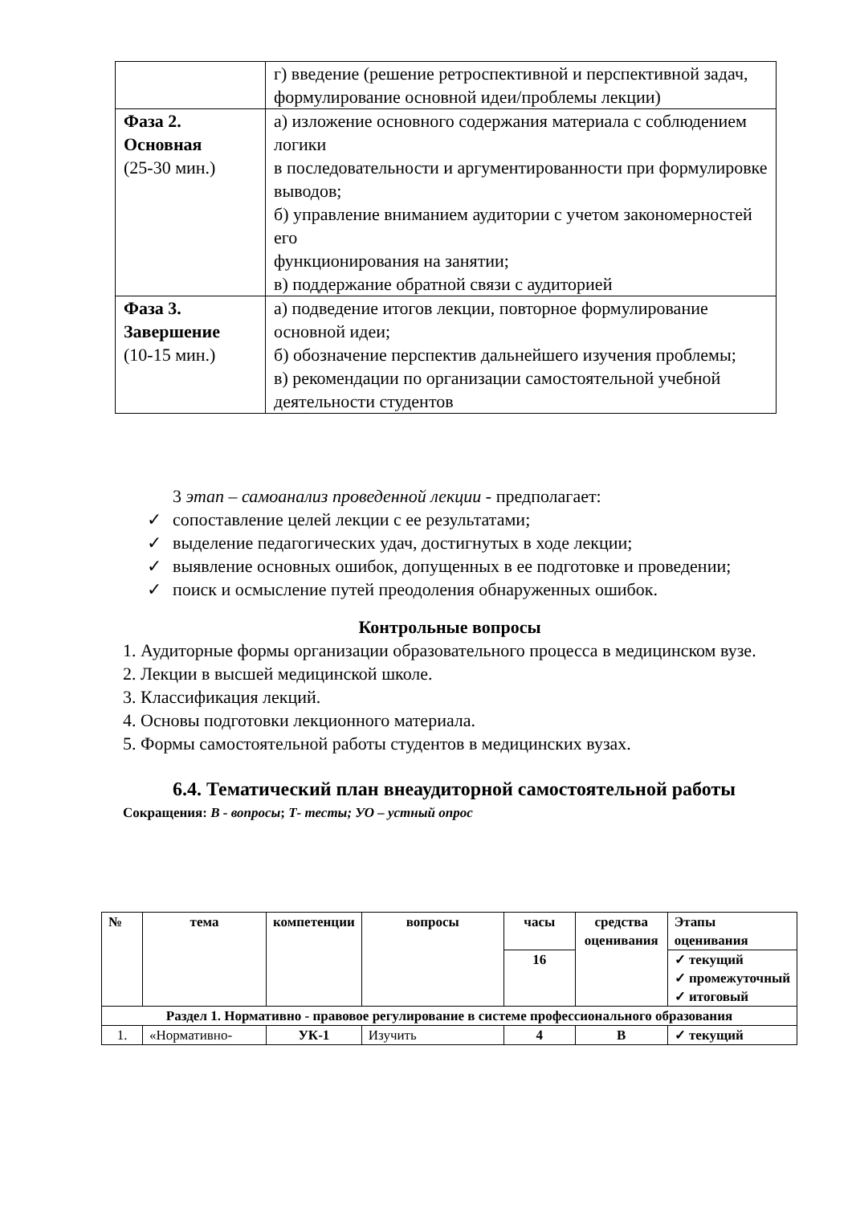| | г) введение (решение ретроспективной и перспективной задач, формулирование основной идеи/проблемы лекции) |
| Фаза 2. Основная (25-30 мин.) | а) изложение основного содержания материала с соблюдением логики в последовательности и аргументированности при формулировке выводов; б) управление вниманием аудитории с учетом закономерностей его функционирования на занятии; в) поддержание обратной связи с аудиторией |
| Фаза 3. Завершение (10-15 мин.) | а) подведение итогов лекции, повторное формулирование основной идеи; б) обозначение перспектив дальнейшего изучения проблемы; в) рекомендации по организации самостоятельной учебной деятельности студентов |
3 этап – самоанализ проведенной лекции - предполагает:
✓ сопоставление целей лекции с ее результатами;
✓ выделение педагогических удач, достигнутых в ходе лекции;
✓ выявление основных ошибок, допущенных в ее подготовке и проведении;
✓ поиск и осмысление путей преодоления обнаруженных ошибок.
Контрольные вопросы
1. Аудиторные формы организации образовательного процесса в медицинском вузе.
2. Лекции в высшей медицинской школе.
3. Классификация лекций.
4. Основы подготовки лекционного материала.
5. Формы самостоятельной работы студентов в медицинских вузах.
6.4. Тематический план внеаудиторной самостоятельной работы
Сокращения: В - вопросы; Т- тесты; УО – устный опрос
| № | тема | компетенции | вопросы | часы | средства оценивания | Этапы оценивания |
| --- | --- | --- | --- | --- | --- | --- |
| | | | | 16 | | ✓ текущий ✓ промежуточный ✓ итоговый |
| Раздел 1. Нормативно - правовое регулирование в системе профессионального образования | | | | | | |
| 1. | «Нормативно- | УК-1 | Изучить | 4 | В | ✓ текущий |